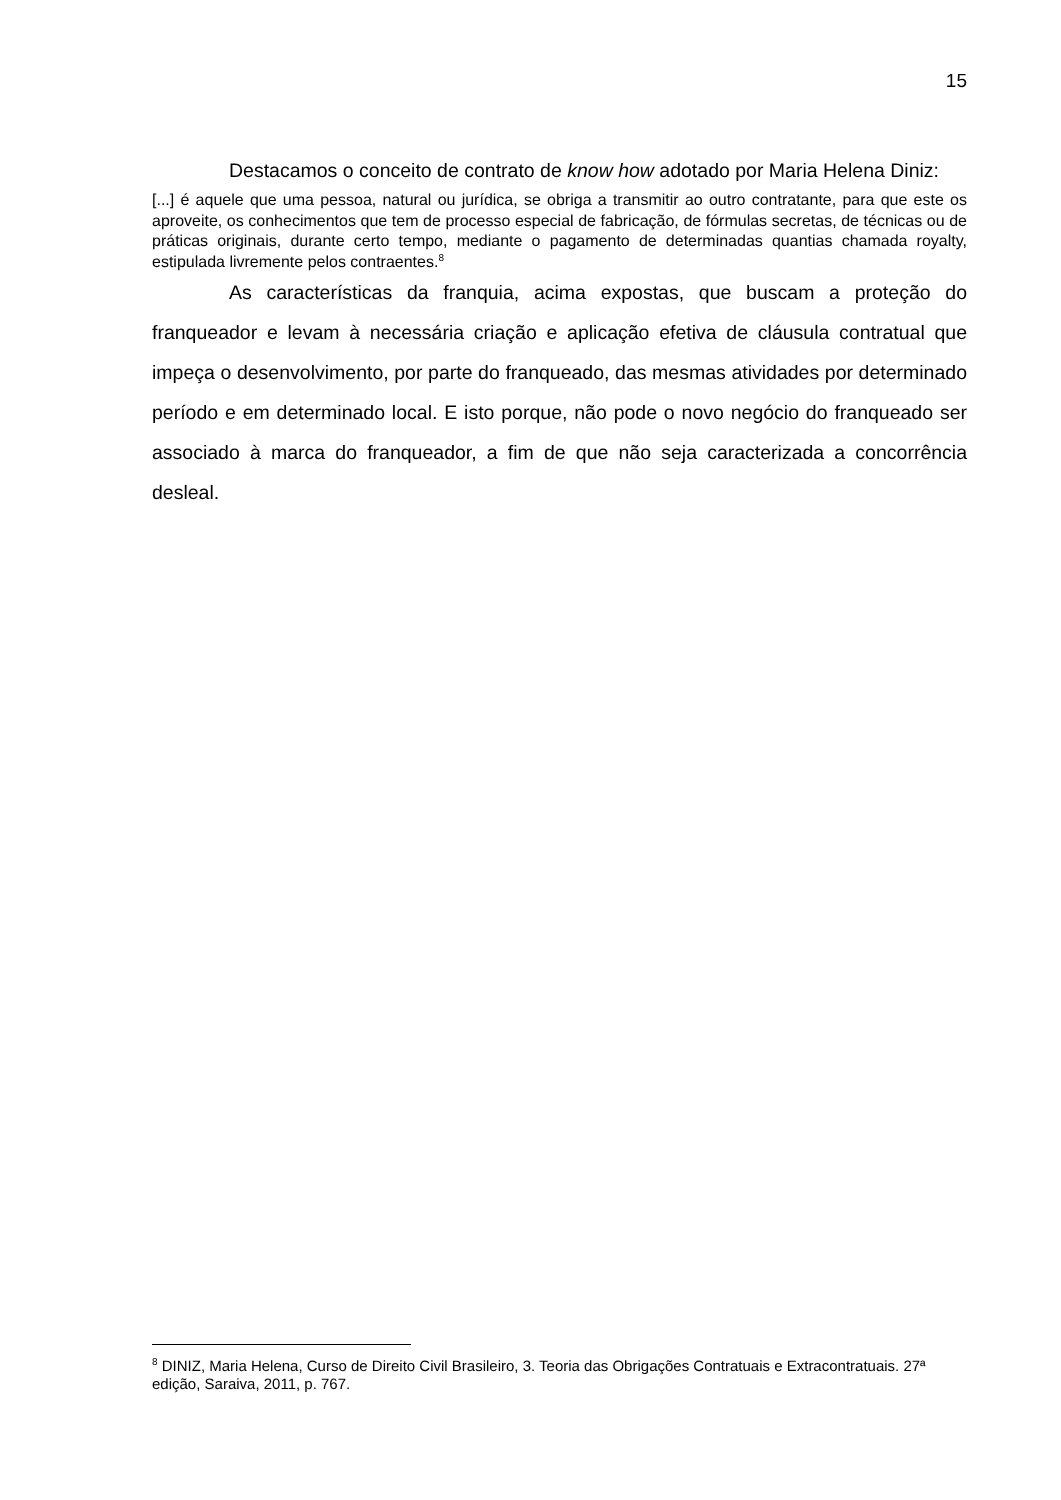15
Destacamos o conceito de contrato de know how adotado por Maria Helena Diniz:
[...] é aquele que uma pessoa, natural ou jurídica, se obriga a transmitir ao outro contratante, para que este os aproveite, os conhecimentos que tem de processo especial de fabricação, de fórmulas secretas, de técnicas ou de práticas originais, durante certo tempo, mediante o pagamento de determinadas quantias chamada royalty, estipulada livremente pelos contraentes.<sup>8</sup>
As características da franquia, acima expostas, que buscam a proteção do franqueador e levam à necessária criação e aplicação efetiva de cláusula contratual que impeça o desenvolvimento, por parte do franqueado, das mesmas atividades por determinado período e em determinado local. E isto porque, não pode o novo negócio do franqueado ser associado à marca do franqueador, a fim de que não seja caracterizada a concorrência desleal.
<sup>8</sup> DINIZ, Maria Helena, Curso de Direito Civil Brasileiro, 3. Teoria das Obrigações Contratuais e Extracontratuais. 27ª edição, Saraiva, 2011, p. 767.